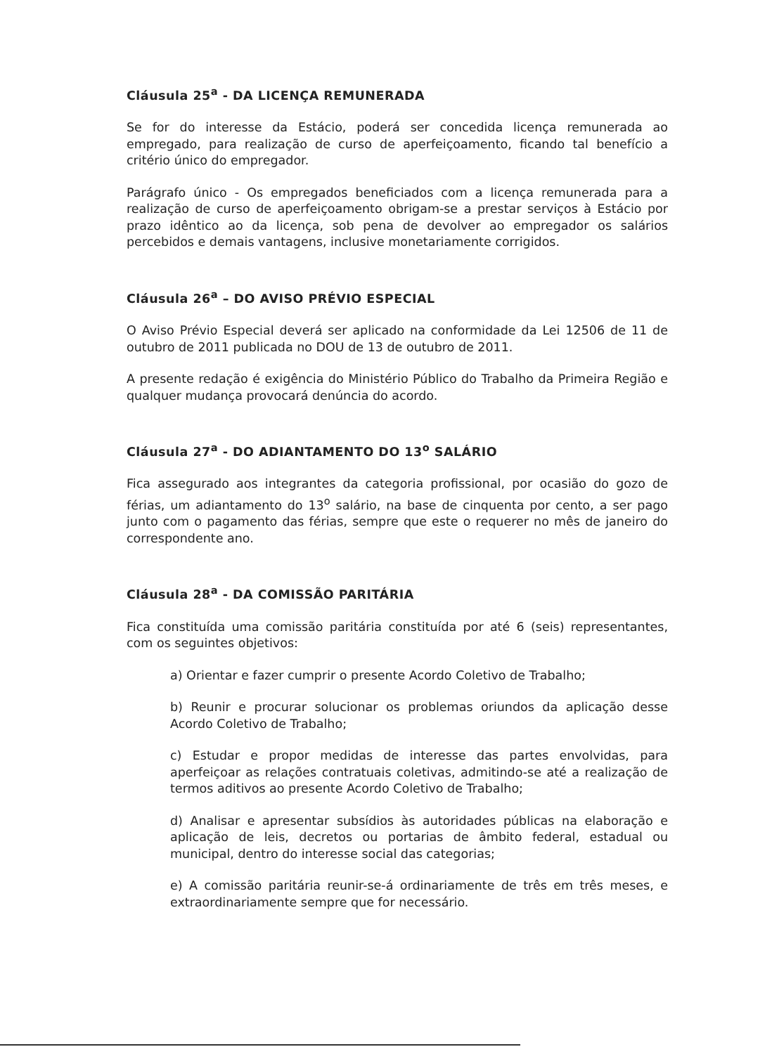Cláusula 25<sup>a</sup> - DA LICENÇA REMUNERADA
Se for do interesse da Estácio, poderá ser concedida licença remunerada ao empregado, para realização de curso de aperfeiçoamento, ficando tal benefício a critério único do empregador.
Parágrafo único - Os empregados beneficiados com a licença remunerada para a realização de curso de aperfeiçoamento obrigam-se a prestar serviços à Estácio por prazo idêntico ao da licença, sob pena de devolver ao empregador os salários percebidos e demais vantagens, inclusive monetariamente corrigidos.
Cláusula 26<sup>a</sup> – DO AVISO PRÉVIO ESPECIAL
O Aviso Prévio Especial deverá ser aplicado na conformidade da Lei 12506 de 11 de outubro de 2011 publicada no DOU de 13 de outubro de 2011.
A presente redação é exigência do Ministério Público do Trabalho da Primeira Região e qualquer mudança provocará denúncia do acordo.
Cláusula 27<sup>a</sup> - DO ADIANTAMENTO DO 13<sup>o</sup> SALÁRIO
Fica assegurado aos integrantes da categoria profissional, por ocasião do gozo de férias, um adiantamento do 13<sup>o</sup> salário, na base de cinquenta por cento, a ser pago junto com o pagamento das férias, sempre que este o requerer no mês de janeiro do correspondente ano.
Cláusula 28<sup>a</sup> - DA COMISSÃO PARITÁRIA
Fica constituída uma comissão paritária constituída por até 6 (seis) representantes, com os seguintes objetivos:
a) Orientar e fazer cumprir o presente Acordo Coletivo de Trabalho;
b) Reunir e procurar solucionar os problemas oriundos da aplicação desse Acordo Coletivo de Trabalho;
c) Estudar e propor medidas de interesse das partes envolvidas, para aperfeiçoar as relações contratuais coletivas, admitindo-se até a realização de termos aditivos ao presente Acordo Coletivo de Trabalho;
d) Analisar e apresentar subsídios às autoridades públicas na elaboração e aplicação de leis, decretos ou portarias de âmbito federal, estadual ou municipal, dentro do interesse social das categorias;
e) A comissão paritária reunir-se-á ordinariamente de três em três meses, e extraordinariamente sempre que for necessário.